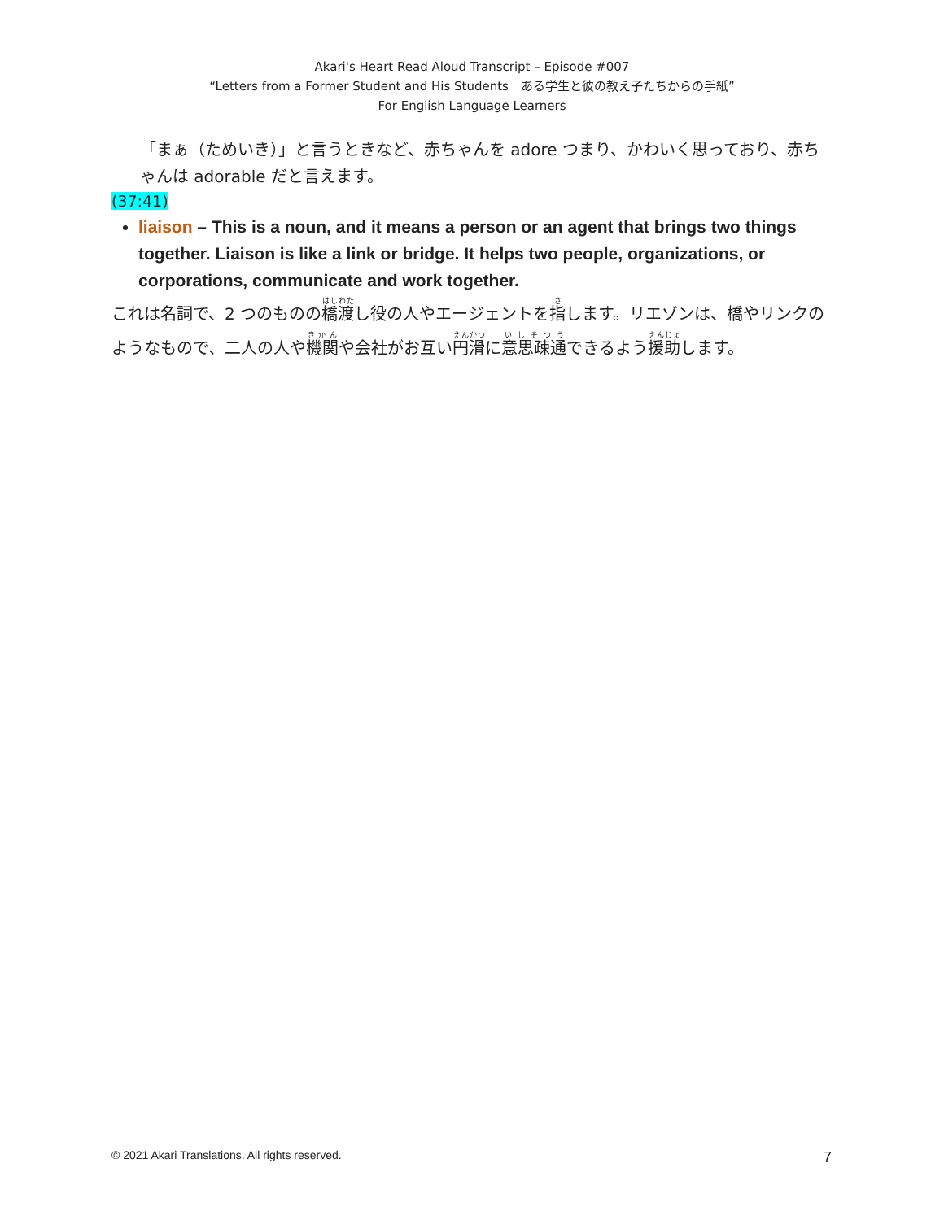Akari's Heart Read Aloud Transcript – Episode #007
“Letters from a Former Student and His Students　ある学生と彼の教え子たちからの手紙”
For English Language Learners
「まぁ（ためいき）」と言うときなど、赤ちゃんを adore つまり、かわいく思っており、赤ちゃんは adorable だと言えます。
(37:41)
liaison – This is a noun, and it means a person or an agent that brings two things together. Liaison is like a link or bridge. It helps two people, organizations, or corporations, communicate and work together.
これは名詞で、2 つのものの橋渡し役の人やエージェントを指します。リエゾンは、橋やリンクのようなもので、二人の人や機関や会社がお互い円滑に意思疎通できるよう援助します。
© 2021 Akari Translations. All rights reserved. 7